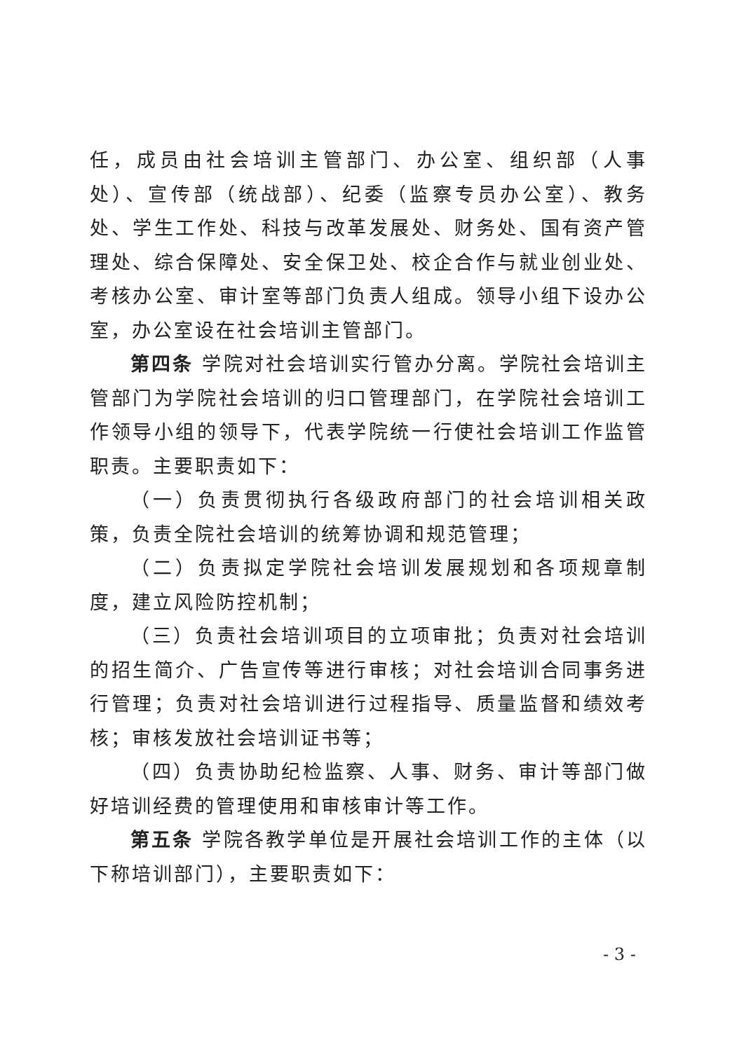任，成员由社会培训主管部门、办公室、组织部（人事处）、宣传部（统战部）、纪委（监察专员办公室）、教务处、学生工作处、科技与改革发展处、财务处、国有资产管理处、综合保障处、安全保卫处、校企合作与就业创业处、考核办公室、审计室等部门负责人组成。领导小组下设办公室，办公室设在社会培训主管部门。
第四条 学院对社会培训实行管办分离。学院社会培训主管部门为学院社会培训的归口管理部门，在学院社会培训工作领导小组的领导下，代表学院统一行使社会培训工作监管职责。主要职责如下：
（一）负责贯彻执行各级政府部门的社会培训相关政策，负责全院社会培训的统筹协调和规范管理；
（二）负责拟定学院社会培训发展规划和各项规章制度，建立风险防控机制；
（三）负责社会培训项目的立项审批；负责对社会培训的招生简介、广告宣传等进行审核；对社会培训合同事务进行管理；负责对社会培训进行过程指导、质量监督和绩效考核；审核发放社会培训证书等；
（四）负责协助纪检监察、人事、财务、审计等部门做好培训经费的管理使用和审核审计等工作。
第五条 学院各教学单位是开展社会培训工作的主体（以下称培训部门），主要职责如下：
- 3 -